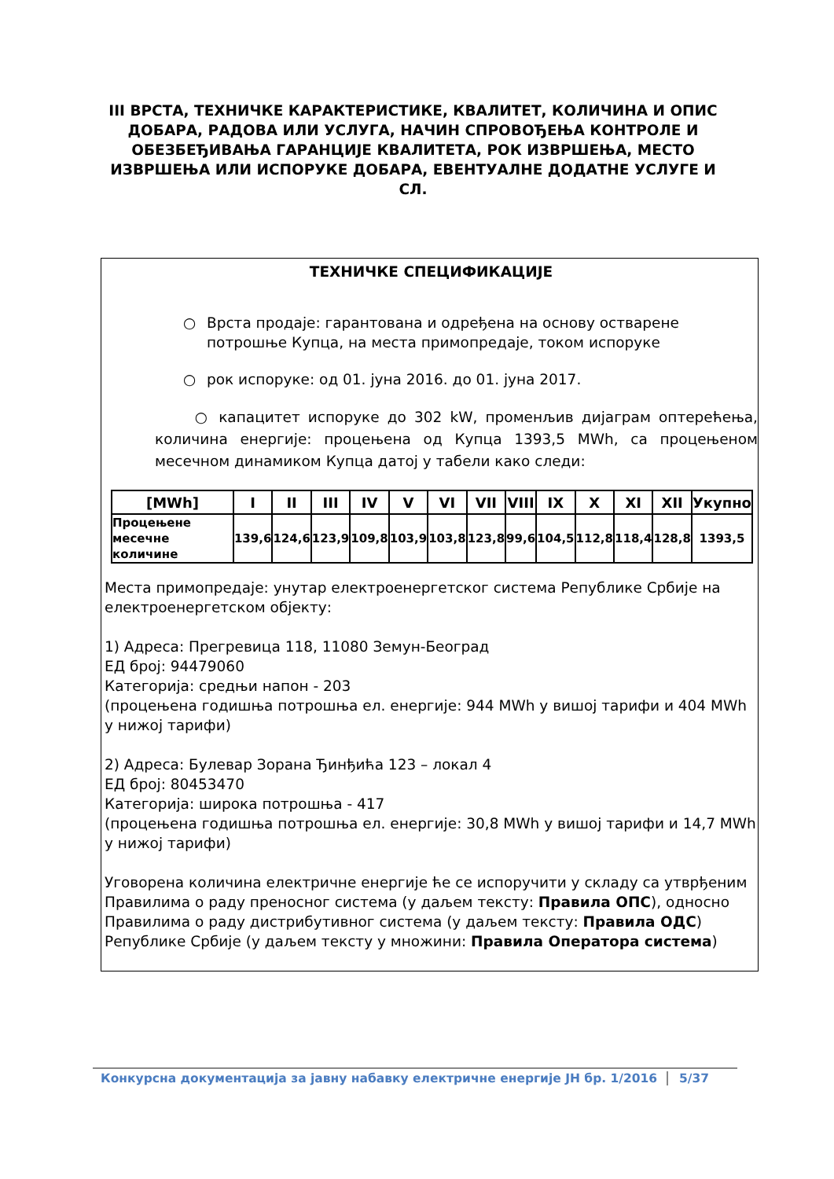III ВРСТА, ТЕХНИЧКЕ КАРАКТЕРИСТИКЕ, КВАЛИТЕТ, КОЛИЧИНА И ОПИС ДОБАРА, РАДОВА ИЛИ УСЛУГА, НАЧИН СПРОВОЂЕЊА КОНТРОЛЕ И ОБЕЗБЕЂИВАЊА ГАРАНЦИЈЕ КВАЛИТЕТА, РОК ИЗВРШЕЊА, МЕСТО ИЗВРШЕЊА ИЛИ ИСПОРУКЕ ДОБАРА, ЕВЕНТУАЛНЕ ДОДАТНЕ УСЛУГЕ И СЛ.
ТЕХНИЧКЕ СПЕЦИФИКАЦИЈЕ
○ Врста продаје: гарантована и одређена на основу остварене потрошње Купца, на места примопредаје, током испоруке
○ рок испоруке: од 01. јуна 2016. до 01. јуна 2017.
○ капацитет испоруке до 302 kW, променљив дијаграм оптерећења, количина енергије: процењена од Купца 1393,5 MWh, са процењеном месечном динамиком Купца датој у табели како следи:
| [MWh] | I | II | III | IV | V | VI | VII | VIII | IX | X | XI | XII | Укупно |
| --- | --- | --- | --- | --- | --- | --- | --- | --- | --- | --- | --- | --- | --- |
| Процењене месечне количине | 139,6 | 124,6 | 123,9 | 109,8 | 103,9 | 103,8 | 123,8 | 99,6 | 104,5 | 112,8 | 118,4 | 128,8 | 1393,5 |
Места примопредаје: унутар електроенергетског система Републике Србије на електроенергетском објекту:
1) Адреса: Прегревица 118, 11080 Земун-Београд
ЕД број: 94479060
Категорија: средњи напон - 203
(процењена годишња потрошња ел. енергије: 944 MWh у вишој тарифи и 404 MWh у нижој тарифи)
2) Адреса: Булевар Зорана Ђинђића 123 – локал 4
ЕД број: 80453470
Категорија: широка потрошња - 417
(процењена годишња потрошња ел. енергије: 30,8 MWh у вишој тарифи и 14,7 MWh у нижој тарифи)
Уговорена количина електричне енергије ће се испоручити у складу са утврђеним Правилима о раду преносног система (у даљем тексту: Правила ОПС), односно Правилима о раду дистрибутивног система (у даљем тексту: Правила ОДС) Републике Србије (у даљем тексту у множини: Правила Оператора система)
Конкурсна документација за јавну набавку електричне енергије ЈН бр. 1/2016 5/37